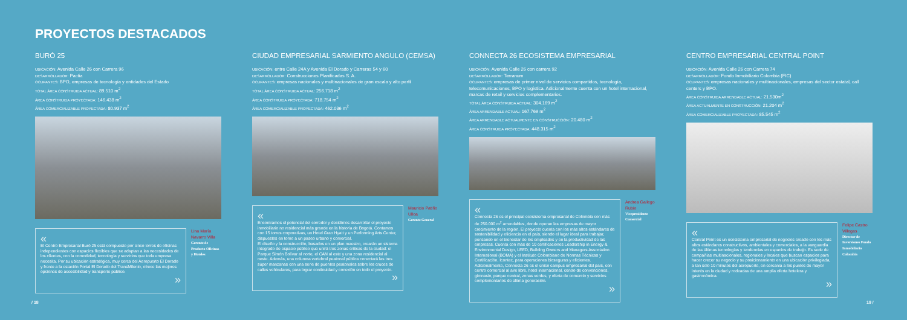PROYECTOS DESTACADOS
BURÓ 25
UBICACIÓN: Avenida Calle 26 con Carrera 96
DESARROLLADOR: Pactia
OCUPANTES: BPO, empresas de tecnología y entidades del Estado
TOTAL ÁREA CONSTRUIDA ACTUAL: 89.510 m<sup>2</sup>
ÁREA CONSTRUIDA PROYECTADA: 146.438 m<sup>2</sup>
ÁREA COMERCIALIZABLE PROYECTADA: 80.937 m<sup>2</sup>
«
El Centro Empresarial Buró 25 está compuesto por cinco torres de oficinas independientes con espacios flexibles que se adaptan a las necesidades de los clientes, con la comodidad, tecnología y servicios que toda empresa necesita. Por su ubicación estratégica, muy cerca del Aeropuerto El Dorado y frente a la estación Portal El Dorado del TransMilenio, ofrece las mejores opciones de accesibilidad y transporte público.
»
Lina María Navarro Villa
Gerente de Producto Oficinas y Hoteles
CIUDAD EMPRESARIAL SARMIENTO ANGULO (CEMSA)
UBICACIÓN: entre Calle 24A y Avenida El Dorado y Carreras 54 y 60
DESARROLLADOR: Construcciones Planificadas S. A.
OCUPANTES: empresas nacionales y multinacionales de gran escala y alto perfil
TOTAL ÁREA CONSTRUIDA ACTUAL: 256.718 m<sup>2</sup>
ÁREA CONSTRUIDA PROYECTADA: 718.754 m<sup>2</sup>
ÁREA COMERCIALIZABLE PROYECTADA: 462.036 m<sup>2</sup>
«
Encontramos el potencial del corredor y decidimos desarrollar el proyecto inmobiliario no residencial más grande en la historia de Bogotá. Contamos con 15 torres corporativas, un Hotel Gran Hyatt y un Performing Arts Center, dispuestos en torno a un paseo urbano y comercial.
El diseño y la construcción, basados en un plan maestro, crearán un sistema integrado de espacio público que unirá tres zonas críticas de la ciudad: el Parque Simón Bolívar al norte, el CAN al este y una zona residencial al oeste. Además, una columna vertebral peatonal pública conectará las tres súper manzanas con una serie de puentes peatonales sobre los cruces de calles vehiculares, para lograr continuidad y conexión en todo el proyecto.
»
Mauricio Patiño Ulloa
Gerente General
CONNECTA 26 ECOSISTEMA EMPRESARIAL
UBICACIÓN: Avenida Calle 26 con carrera 92
DESARROLLADOR: Terranum
OCUPANTES: empresas de primer nivel de servicios compartidos, tecnología, telecomunicaciones, BPO y logística. Adicionalmente cuenta con un hotel internacional, marcas de retail y servicios complementarios.
TOTAL ÁREA CONSTRUIDA ACTUAL: 304.169 m<sup>2</sup>
ÁREA ARRENDABLE ACTUAL: 167.769 m<sup>2</sup>
ÁREA ARRENDABLE ACTUALMENTE EN CONSTRUCCIÓN: 20.480 m<sup>2</sup>
ÁREA CONSTRUIDA PROYECTADA: 448.315 m<sup>2</sup>
«
Connecta 26 es el principal ecosistema empresarial de Colombia con más de 250.000 m<sup>2</sup> arrendables, donde operan las empresas de mayor crecimiento de la región. El proyecto cuenta con los más altos estándares de sostenibilidad y eficiencia en el país, siendo el lugar ideal para trabajar, pensando en el bienestar de los empleados y en la productividad de las empresas. Cuenta con más de 10 certificaciones Leadership in Energy & Environmental Design, LEED, Building Owners and Managers Association International (BOMA) y el Instituto Colombiano de Normas Técnicas y Certificación, Icontec, para operaciones bioseguras y eficientes. Adicionalmente, Connecta 26 es el único campus empresarial del país, con centro comercial al aire libre, hotel internacional, centro de convenciones, gimnasio, parque central, zonas verdes, y oferta de comercio y servicios complementarios de última generación.
»
Andrea Gallego Rubio
Vicepresidente Comercial
CENTRO EMPRESARIAL CENTRAL POINT
UBICACIÓN: Avenida Calle 26 con Carrera 74
DESARROLLADOR: Fondo Inmobiliario Colombia (FIC)
OCUPANTES: empresas nacionales y multinacionales, empresas del sector estatal, call centers y BPO.
ÁREA CONSTRUIDA ARRENDABLE ACTUAL: 21.530m<sup>2</sup>
ÁREA ACTUALMENTE EN CONSTRUCCIÓN: 21.204 m<sup>2</sup>
ÁREA COMERCIALIZABLE PROYECTADA: 85.545 m<sup>2</sup>
«
Central Point es un ecosistema empresarial de negocios creado con los más altos estándares constructivos, ambientales y comerciales, a la vanguardia de las últimas tecnologías y tendencias en espacios de trabajo. Es sede de compañías multinacionales, regionales y locales que buscan espacios para hacer crecer su negocio y su posicionamiento en una ubicación privilegiada, a tan solo 10 minutos del aeropuerto, en cercanía a los puntos de mayor interés en la ciudad y rodeadas de una amplia oferta hotelera y gastronómica.
»
Felipe Castro Villegas
Director de Inversiones Fondo Inmobiliario Colombia
/ 18 19 /